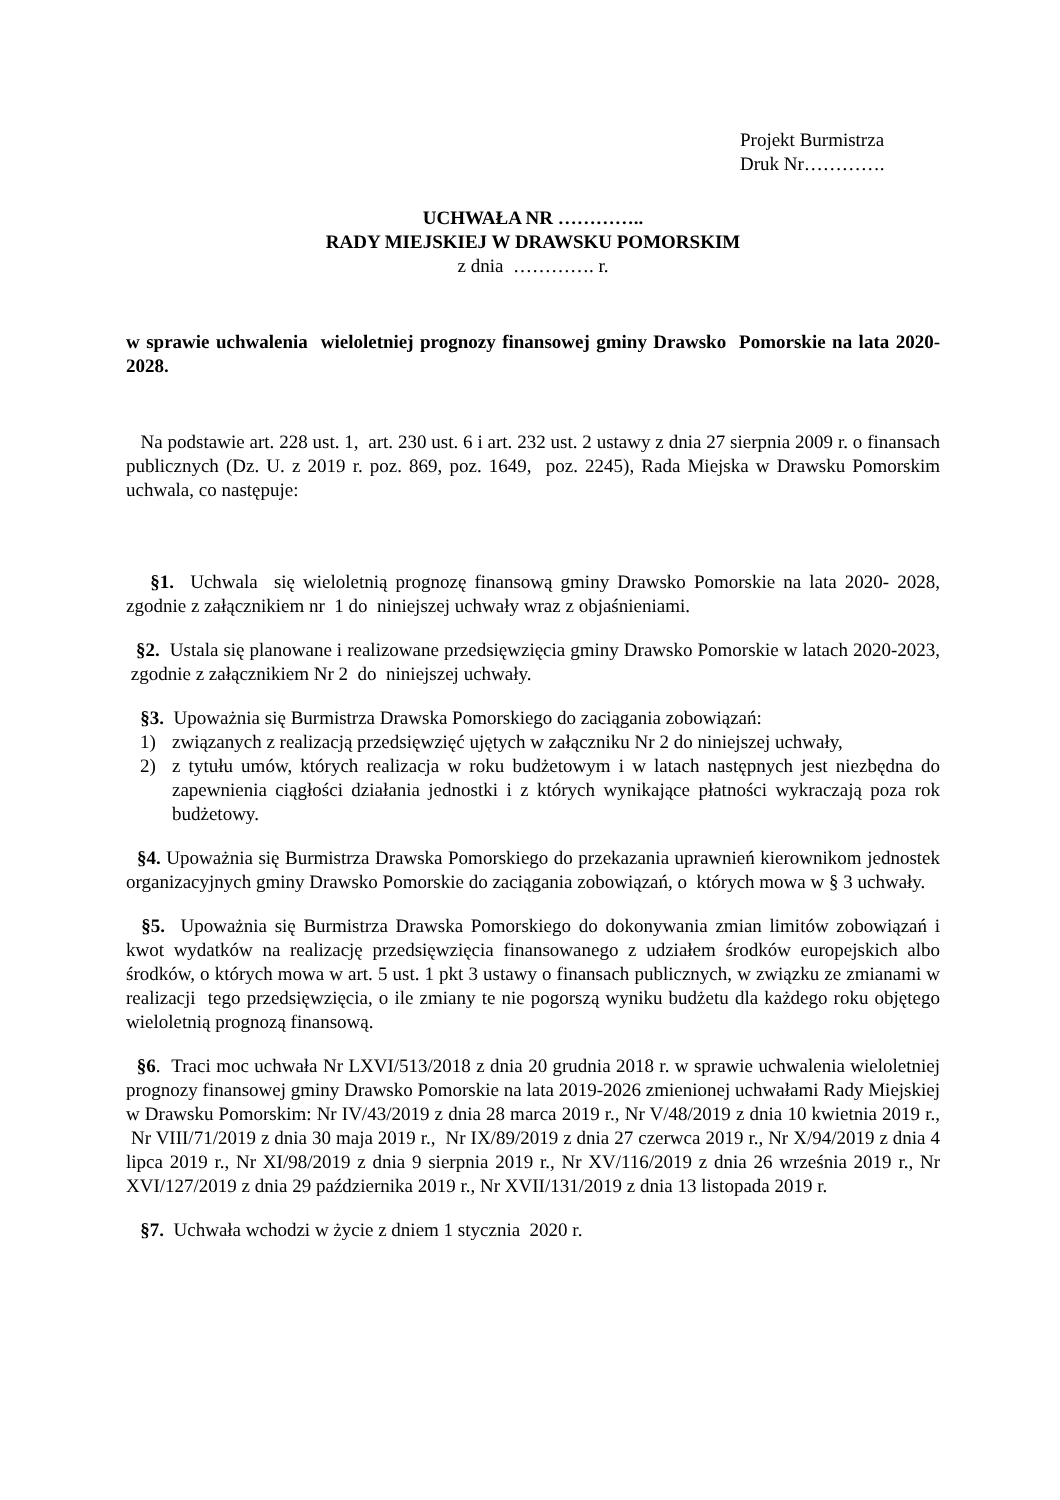Projekt Burmistrza
Druk Nr………….
UCHWAŁA NR …………..
RADY MIEJSKIEJ W DRAWSKU POMORSKIM
z dnia …………. r.
w sprawie uchwalenia wieloletniej prognozy finansowej gminy Drawsko Pomorskie na lata 2020-2028.
Na podstawie art. 228 ust. 1, art. 230 ust. 6 i art. 232 ust. 2 ustawy z dnia 27 sierpnia 2009 r. o finansach publicznych (Dz. U. z 2019 r. poz. 869, poz. 1649, poz. 2245), Rada Miejska w Drawsku Pomorskim uchwala, co następuje:
§1. Uchwala się wieloletnią prognozę finansową gminy Drawsko Pomorskie na lata 2020- 2028, zgodnie z załącznikiem nr 1 do niniejszej uchwały wraz z objaśnieniami.
§2. Ustala się planowane i realizowane przedsięwzięcia gminy Drawsko Pomorskie w latach 2020-2023, zgodnie z załącznikiem Nr 2 do niniejszej uchwały.
§3. Upoważnia się Burmistrza Drawska Pomorskiego do zaciągania zobowiązań:
1) związanych z realizacją przedsięwzięć ujętych w załączniku Nr 2 do niniejszej uchwały,
2) z tytułu umów, których realizacja w roku budżetowym i w latach następnych jest niezbędna do zapewnienia ciągłości działania jednostki i z których wynikające płatności wykraczają poza rok budżetowy.
§4. Upoważnia się Burmistrza Drawska Pomorskiego do przekazania uprawnień kierownikom jednostek organizacyjnych gminy Drawsko Pomorskie do zaciągania zobowiązań, o których mowa w § 3 uchwały.
§5. Upoważnia się Burmistrza Drawska Pomorskiego do dokonywania zmian limitów zobowiązań i kwot wydatków na realizację przedsięwzięcia finansowanego z udziałem środków europejskich albo środków, o których mowa w art. 5 ust. 1 pkt 3 ustawy o finansach publicznych, w związku ze zmianami w realizacji tego przedsięwzięcia, o ile zmiany te nie pogorszą wyniku budżetu dla każdego roku objętego wieloletnią prognozą finansową.
§6. Traci moc uchwała Nr LXVI/513/2018 z dnia 20 grudnia 2018 r. w sprawie uchwalenia wieloletniej prognozy finansowej gminy Drawsko Pomorskie na lata 2019-2026 zmienionej uchwałami Rady Miejskiej w Drawsku Pomorskim: Nr IV/43/2019 z dnia 28 marca 2019 r., Nr V/48/2019 z dnia 10 kwietnia 2019 r., Nr VIII/71/2019 z dnia 30 maja 2019 r., Nr IX/89/2019 z dnia 27 czerwca 2019 r., Nr X/94/2019 z dnia 4 lipca 2019 r., Nr XI/98/2019 z dnia 9 sierpnia 2019 r., Nr XV/116/2019 z dnia 26 września 2019 r., Nr XVI/127/2019 z dnia 29 października 2019 r., Nr XVII/131/2019 z dnia 13 listopada 2019 r.
§7. Uchwała wchodzi w życie z dniem 1 stycznia 2020 r.